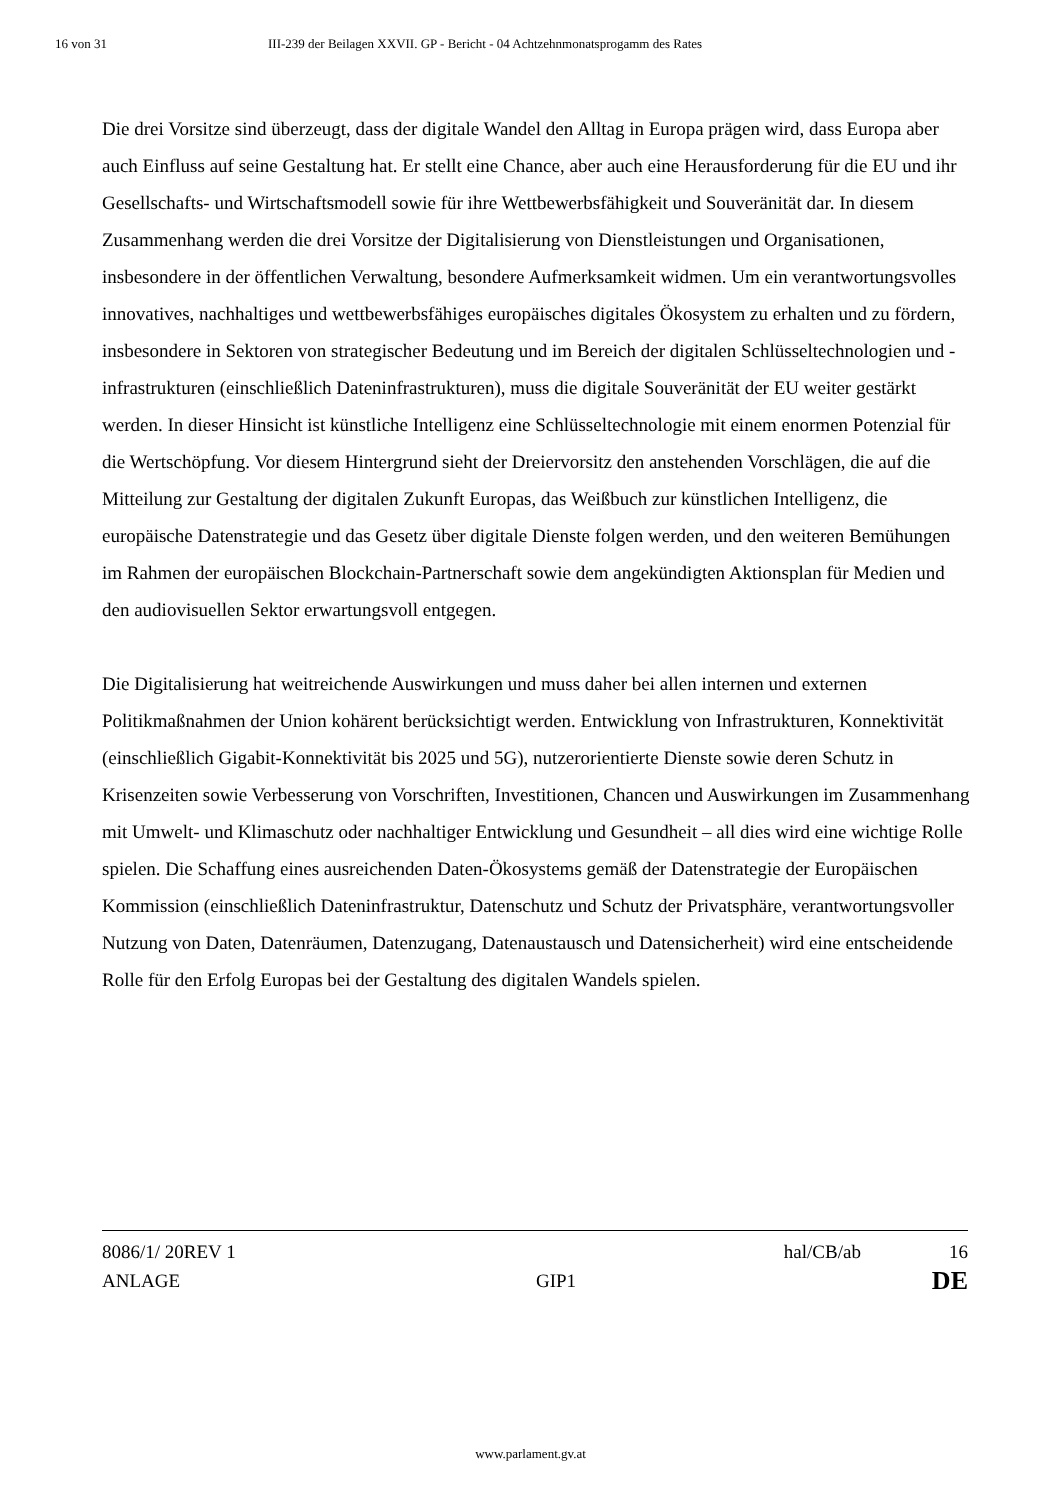16 von 31 III-239 der Beilagen XXVII. GP - Bericht - 04 Achtzehnmonatsprogamm des Rates
Die drei Vorsitze sind überzeugt, dass der digitale Wandel den Alltag in Europa prägen wird, dass Europa aber auch Einfluss auf seine Gestaltung hat. Er stellt eine Chance, aber auch eine Herausforderung für die EU und ihr Gesellschafts- und Wirtschaftsmodell sowie für ihre Wettbewerbsfähigkeit und Souveränität dar. In diesem Zusammenhang werden die drei Vorsitze der Digitalisierung von Dienstleistungen und Organisationen, insbesondere in der öffentlichen Verwaltung, besondere Aufmerksamkeit widmen. Um ein verantwortungsvolles innovatives, nachhaltiges und wettbewerbsfähiges europäisches digitales Ökosystem zu erhalten und zu fördern, insbesondere in Sektoren von strategischer Bedeutung und im Bereich der digitalen Schlüsseltechnologien und -infrastrukturen (einschließlich Dateninfrastrukturen), muss die digitale Souveränität der EU weiter gestärkt werden. In dieser Hinsicht ist künstliche Intelligenz eine Schlüsseltechnologie mit einem enormen Potenzial für die Wertschöpfung. Vor diesem Hintergrund sieht der Dreiervorsitz den anstehenden Vorschlägen, die auf die Mitteilung zur Gestaltung der digitalen Zukunft Europas, das Weißbuch zur künstlichen Intelligenz, die europäische Datenstrategie und das Gesetz über digitale Dienste folgen werden, und den weiteren Bemühungen im Rahmen der europäischen Blockchain-Partnerschaft sowie dem angekündigten Aktionsplan für Medien und den audiovisuellen Sektor erwartungsvoll entgegen.
Die Digitalisierung hat weitreichende Auswirkungen und muss daher bei allen internen und externen Politikmaßnahmen der Union kohärent berücksichtigt werden. Entwicklung von Infrastrukturen, Konnektivität (einschließlich Gigabit-Konnektivität bis 2025 und 5G), nutzerorientierte Dienste sowie deren Schutz in Krisenzeiten sowie Verbesserung von Vorschriften, Investitionen, Chancen und Auswirkungen im Zusammenhang mit Umwelt- und Klimaschutz oder nachhaltiger Entwicklung und Gesundheit – all dies wird eine wichtige Rolle spielen. Die Schaffung eines ausreichenden Daten-Ökosystems gemäß der Datenstrategie der Europäischen Kommission (einschließlich Dateninfrastruktur, Datenschutz und Schutz der Privatsphäre, verantwortungsvoller Nutzung von Daten, Datenräumen, Datenzugang, Datenaustausch und Datensicherheit) wird eine entscheidende Rolle für den Erfolg Europas bei der Gestaltung des digitalen Wandels spielen.
8086/1/ 20REV 1 hal/CB/ab 16
ANLAGE GIP1 DE
www.parlament.gv.at